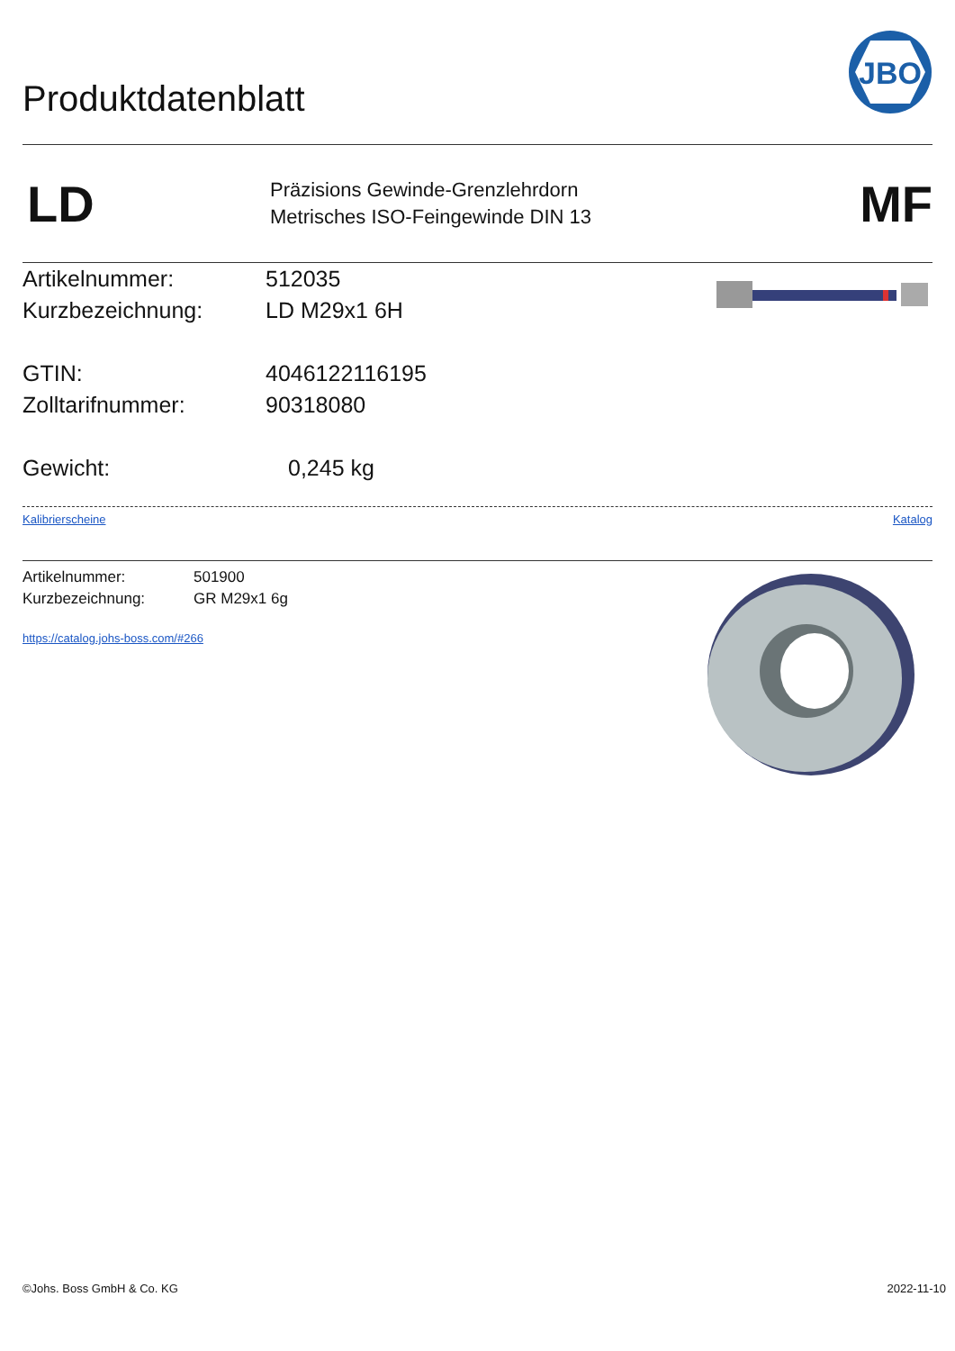Produktdatenblatt
JBO
LD
Präzisions Gewinde-Grenzlehrdorn
Metrisches ISO-Feingewinde DIN 13
MF
Artikelnummer: 512035
Kurzbezeichnung: LD M29x1 6H
GTIN: 4046122116195
Zolltarifnummer: 90318080
Gewicht: 0,245 kg
Kalibrierscheine Katalog
Artikelnummer: 501900
Kurzbezeichnung: GR M29x1 6g
https://catalog.johs-boss.com/#266
©Johs. Boss GmbH & Co. KG 2022-11-10